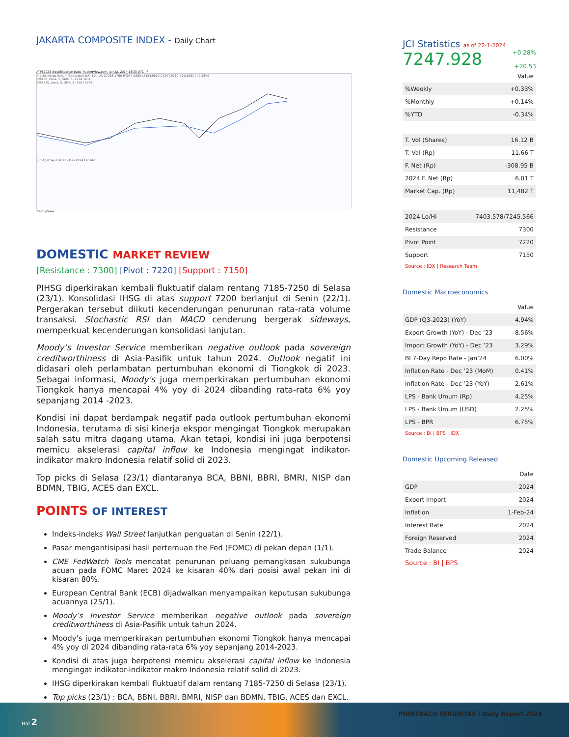JAKARTA COMPOSITE INDEX - Daily Chart
ATPS2023 dipublikasikan pada TradingView.com, Jan 22, 2024 16:33 UTC+7
Indeks Harga Saham Gabungan IDX, 1D, IDX O7233.1760 H7247.9280 L7194.9510 C7247.9280 +20.5261 (+0.28%)
SMA (5, close, 0, SMA, 5) 7234.3437
SMA (20, close, 0, SMA, 5) 7257.5349
Jun Agst Sep Okt Nov Des 2024 Feb Mar
TradingView
DOMESTIC MARKET REVIEW
[Resistance : 7300] [Pivot : 7220] [Support : 7150]
PIHSG diperkirakan kembali fluktuatif dalam rentang 7185-7250 di Selasa (23/1). Konsolidasi IHSG di atas support 7200 berlanjut di Senin (22/1). Pergerakan tersebut diikuti kecenderungan penurunan rata-rata volume transaksi. Stochastic RSI dan MACD cenderung bergerak sideways, memperkuat kecenderungan konsolidasi lanjutan.
Moody’s Investor Service memberikan negative outlook pada sovereign creditworthiness di Asia-Pasifik untuk tahun 2024. Outlook negatif ini didasari oleh perlambatan pertumbuhan ekonomi di Tiongkok di 2023. Sebagai informasi, Moody's juga memperkirakan pertumbuhan ekonomi Tiongkok hanya mencapai 4% yoy di 2024 dibanding rata-rata 6% yoy sepanjang 2014 -2023.
Kondisi ini dapat berdampak negatif pada outlook pertumbuhan ekonomi Indonesia, terutama di sisi kinerja ekspor mengingat Tiongkok merupakan salah satu mitra dagang utama. Akan tetapi, kondisi ini juga berpotensi memicu akselerasi capital inflow ke Indonesia mengingat indikator-indikator makro Indonesia relatif solid di 2023.
Top picks di Selasa (23/1) diantaranya BCA, BBNI, BBRI, BMRI, NISP dan BDMN, TBIG, ACES dan EXCL.
POINTS OF INTEREST
Indeks-indeks Wall Street lanjutkan penguatan di Senin (22/1).
Pasar mengantisipasi hasil pertemuan the Fed (FOMC) di pekan depan (1/1).
CME FedWatch Tools mencatat penurunan peluang pemangkasan sukubunga acuan pada FOMC Maret 2024 ke kisaran 40% dari posisi awal pekan ini di kisaran 80%.
European Central Bank (ECB) dijadwalkan menyampaikan keputusan sukubunga acuannya (25/1).
Moody’s Investor Service memberikan negative outlook pada sovereign creditworthiness di Asia-Pasifik untuk tahun 2024.
Moody's juga memperkirakan pertumbuhan ekonomi Tiongkok hanya mencapai 4% yoy di 2024 dibanding rata-rata 6% yoy sepanjang 2014-2023.
Kondisi di atas juga berpotensi memicu akselerasi capital inflow ke Indonesia mengingat indikator-indikator makro Indonesia relatif solid di 2023.
IHSG diperkirakan kembali fluktuatif dalam rentang 7185-7250 di Selasa (23/1).
Top picks (23/1) : BCA, BBNI, BBRI, BMRI, NISP dan BDMN, TBIG, ACES dan EXCL.
JCI Statistics as of 22-1-2024
7247.928 +0.28%
+20.53
| | Value |
| --- | --- |
| %Weekly | +0.33% |
| %Monthly | +0.14% |
| %YTD | -0.34% |
| T. Vol (Shares) | 16.12 B |
| T. Val (Rp) | 11.66 T |
| F. Net (Rp) | -308.95 B |
| 2024 F. Net (Rp) | 6.01 T |
| Market Cap. (Rp) | 11,482 T |
| 2024 Lo/Hi | 7403.578/7245.566 |
| Resistance | 7300 |
| Pivot Point | 7220 |
| Support | 7150 |
Source : IDX | Research Team
Domestic Macroeconomics
| | Value |
| --- | --- |
| GDP (Q3-2023) (YoY) | 4.94% |
| Export Growth (YoY) - Dec ’23 | -8.56% |
| Import Growth (YoY) - Dec ’23 | 3.29% |
| BI 7-Day Repo Rate - Jan’24 | 6.00% |
| Inflation Rate - Dec ’23 (MoM) | 0.41% |
| Inflation Rate - Dec ’23 (YoY) | 2.61% |
| LPS - Bank Umum (Rp) | 4.25% |
| LPS - Bank Umum (USD) | 2.25% |
| LPS - BPR | 6.75% |
Source : BI | BPS | IDX
Domestic Upcoming Released
| | Date |
| --- | --- |
| GDP | 2024 |
| Export Import | 2024 |
| Inflation | 1-Feb-24 |
| Interest Rate | 2024 |
| Foreign Reserved | 2024 |
| Trade Balance | 2024 |
Source : BI | BPS
Hal 2
PHINTRACO SEKURITAS | Daily Report 2024